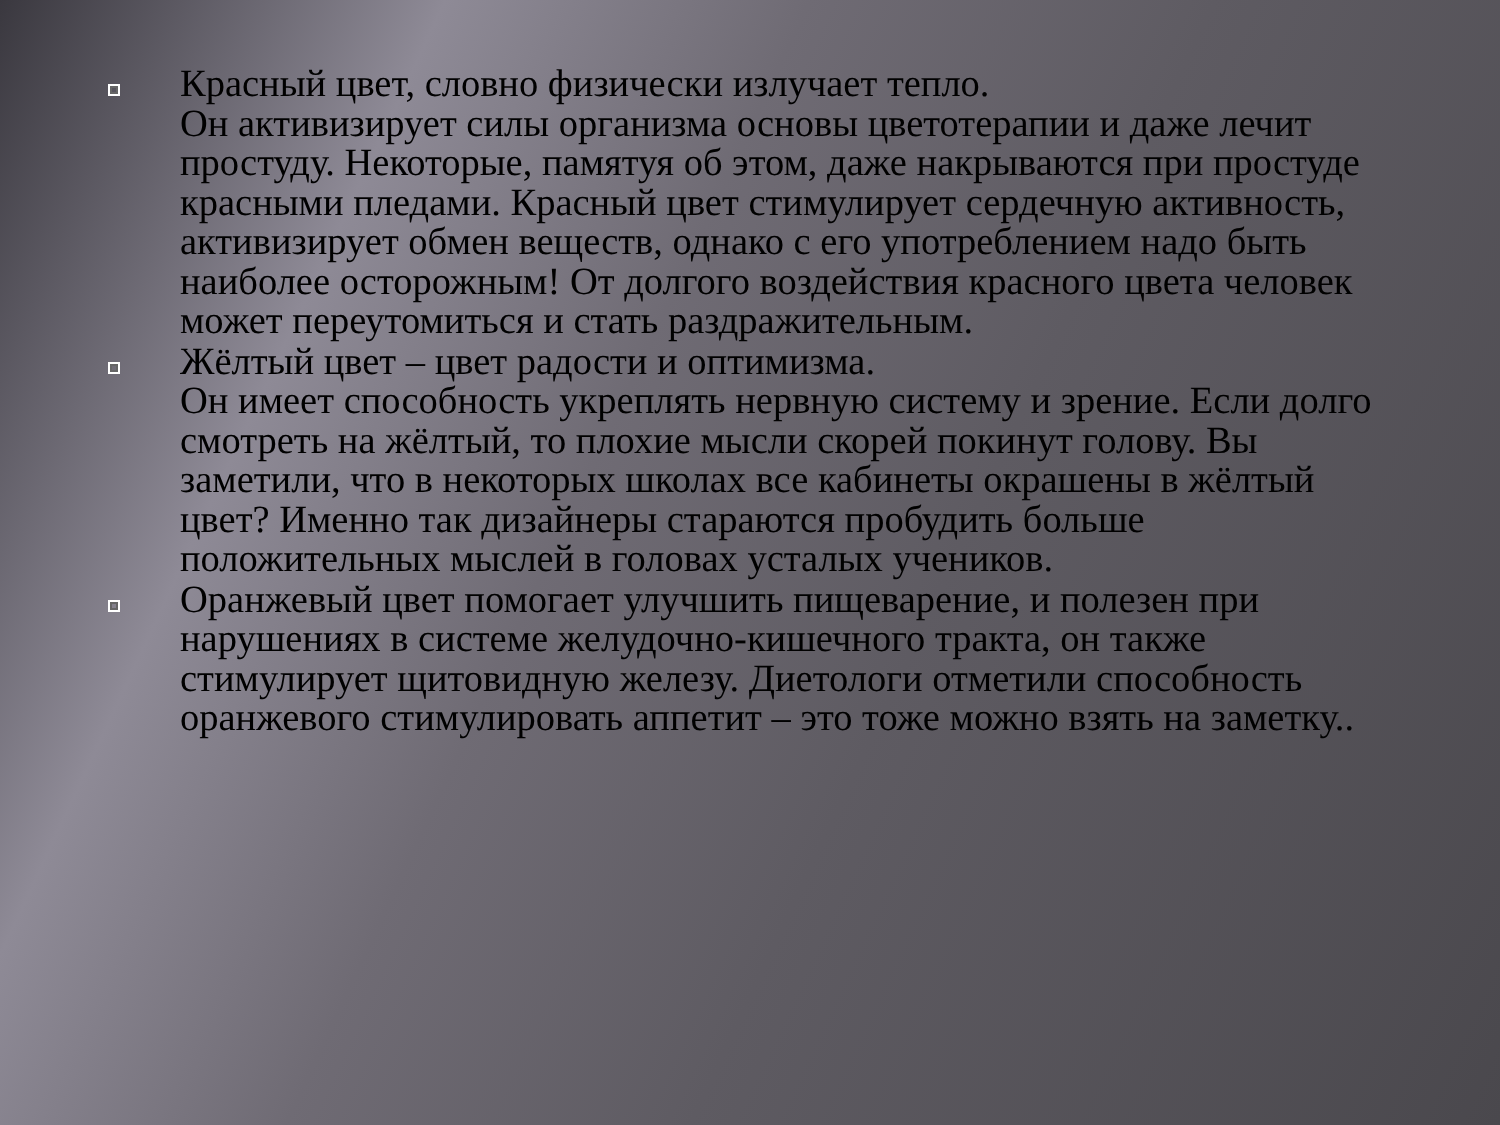Красный цвет, словно физически излучает тепло.
Он активизирует силы организма основы цветотерапии и даже лечит простуду. Некоторые, памятуя об этом, даже накрываются при простуде красными пледами. Красный цвет стимулирует сердечную активность, активизирует обмен веществ, однако с его употреблением надо быть наиболее осторожным! От долгого воздействия красного цвета человек может переутомиться и стать раздражительным.
Жёлтый цвет – цвет радости и оптимизма.
Он имеет способность укреплять нервную систему и зрение. Если долго смотреть на жёлтый, то плохие мысли скорей покинут голову. Вы заметили, что в некоторых школах все кабинеты окрашены в жёлтый цвет? Именно так дизайнеры стараются пробудить больше положительных мыслей в головах усталых учеников.
Оранжевый цвет помогает улучшить пищеварение, и полезен при нарушениях в системе желудочно-кишечного тракта, он также стимулирует щитовидную железу. Диетологи отметили способность оранжевого стимулировать аппетит – это тоже можно взять на заметку..